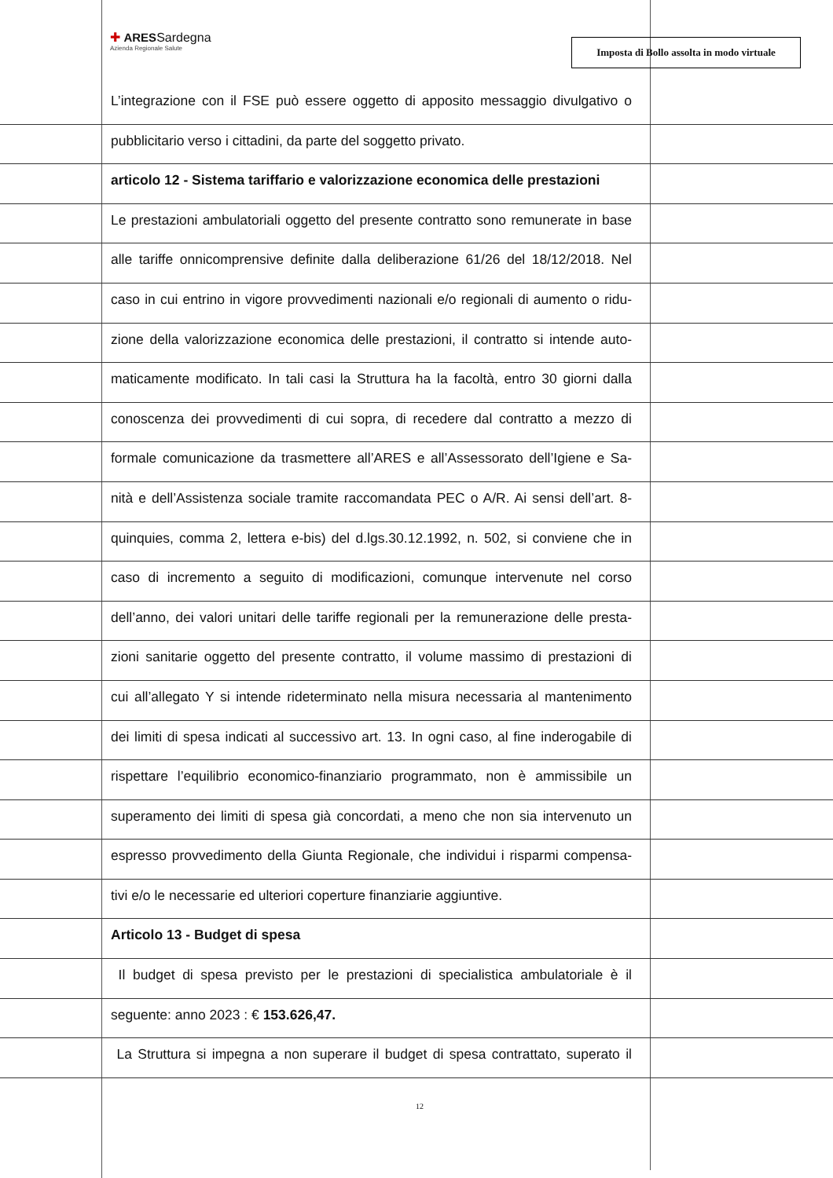✚ ARESSardegna
Azienda Regionale Salute
Imposta di Bollo assolta in modo virtuale
L’integrazione con il FSE può essere oggetto di apposito messaggio divulgativo o
pubblicitario verso i cittadini, da parte del soggetto privato.
articolo 12 - Sistema tariffario e valorizzazione economica delle prestazioni
Le prestazioni ambulatoriali oggetto del presente contratto sono remunerate in base
alle tariffe onnicomprensive definite dalla deliberazione 61/26 del 18/12/2018. Nel
caso in cui entrino in vigore provvedimenti nazionali e/o regionali di aumento o ridu-
zione della valorizzazione economica delle prestazioni, il contratto si intende auto-
maticamente modificato. In tali casi la Struttura ha la facoltà, entro 30 giorni dalla
conoscenza dei provvedimenti di cui sopra, di recedere dal contratto a mezzo di
formale comunicazione da trasmettere all’ARES e all’Assessorato dell’Igiene e Sa-
nità e dell’Assistenza sociale tramite raccomandata PEC o A/R. Ai sensi dell’art. 8-
quinquies, comma 2, lettera e-bis) del d.lgs.30.12.1992, n. 502, si conviene che in
caso di incremento a seguito di modificazioni, comunque intervenute nel corso
dell’anno, dei valori unitari delle tariffe regionali per la remunerazione delle presta-
zioni sanitarie oggetto del presente contratto, il volume massimo di prestazioni di
cui all’allegato Y si intende rideterminato nella misura necessaria al mantenimento
dei limiti di spesa indicati al successivo art. 13. In ogni caso, al fine inderogabile di
rispettare l’equilibrio economico-finanziario programmato, non è ammissibile un
superamento dei limiti di spesa già concordati, a meno che non sia intervenuto un
espresso provvedimento della Giunta Regionale, che individui i risparmi compensa-
tivi e/o le necessarie ed ulteriori coperture finanziarie aggiuntive.
Articolo 13 - Budget di spesa
Il budget di spesa previsto per le prestazioni di specialistica ambulatoriale è il
seguente: anno 2023 : € 153.626,47.
La Struttura si impegna a non superare il budget di spesa contrattato, superato il
12